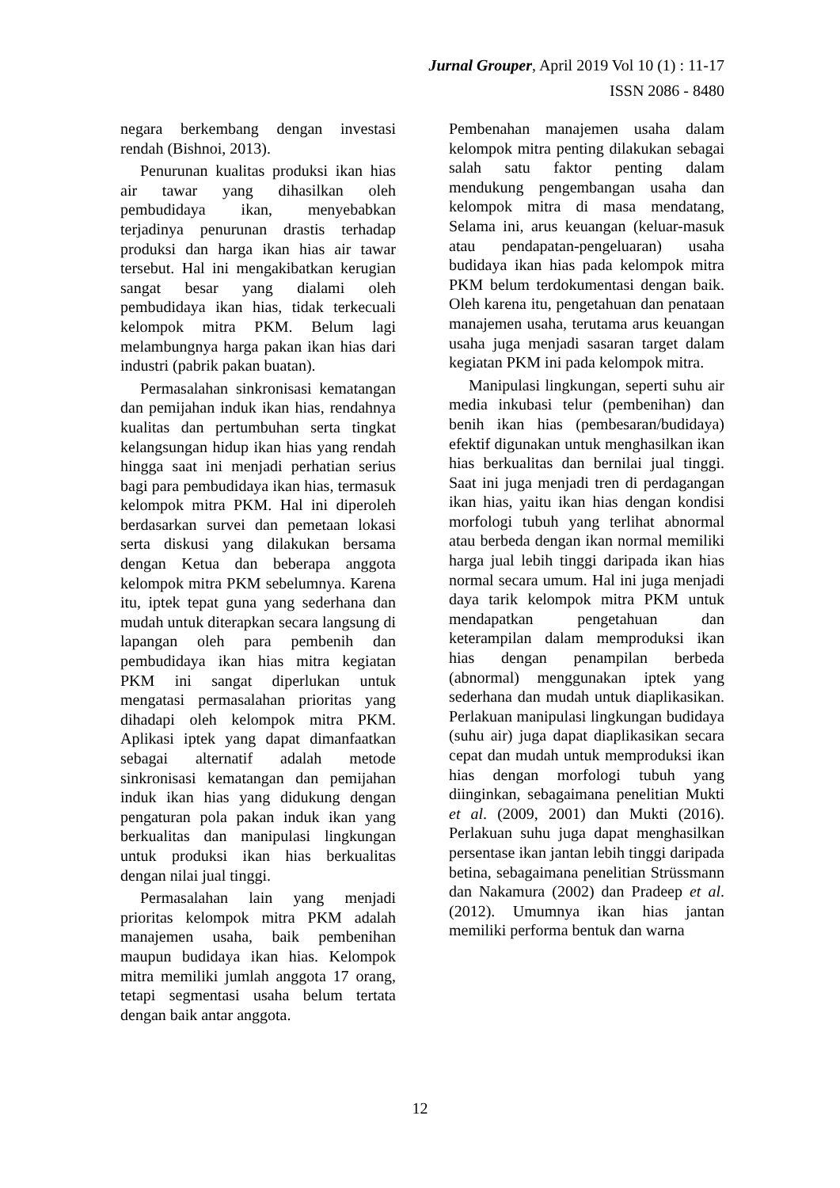Jurnal Grouper, April 2019 Vol 10 (1) : 11-17
ISSN 2086 - 8480
negara berkembang dengan investasi rendah (Bishnoi, 2013).
Penurunan kualitas produksi ikan hias air tawar yang dihasilkan oleh pembudidaya ikan, menyebabkan terjadinya penurunan drastis terhadap produksi dan harga ikan hias air tawar tersebut. Hal ini mengakibatkan kerugian sangat besar yang dialami oleh pembudidaya ikan hias, tidak terkecuali kelompok mitra PKM. Belum lagi melambungnya harga pakan ikan hias dari industri (pabrik pakan buatan).
Permasalahan sinkronisasi kematangan dan pemijahan induk ikan hias, rendahnya kualitas dan pertumbuhan serta tingkat kelangsungan hidup ikan hias yang rendah hingga saat ini menjadi perhatian serius bagi para pembudidaya ikan hias, termasuk kelompok mitra PKM. Hal ini diperoleh berdasarkan survei dan pemetaan lokasi serta diskusi yang dilakukan bersama dengan Ketua dan beberapa anggota kelompok mitra PKM sebelumnya. Karena itu, iptek tepat guna yang sederhana dan mudah untuk diterapkan secara langsung di lapangan oleh para pembenih dan pembudidaya ikan hias mitra kegiatan PKM ini sangat diperlukan untuk mengatasi permasalahan prioritas yang dihadapi oleh kelompok mitra PKM. Aplikasi iptek yang dapat dimanfaatkan sebagai alternatif adalah metode sinkronisasi kematangan dan pemijahan induk ikan hias yang didukung dengan pengaturan pola pakan induk ikan yang berkualitas dan manipulasi lingkungan untuk produksi ikan hias berkualitas dengan nilai jual tinggi.
Permasalahan lain yang menjadi prioritas kelompok mitra PKM adalah manajemen usaha, baik pembenihan maupun budidaya ikan hias. Kelompok mitra memiliki jumlah anggota 17 orang, tetapi segmentasi usaha belum tertata dengan baik antar anggota.
Pembenahan manajemen usaha dalam kelompok mitra penting dilakukan sebagai salah satu faktor penting dalam mendukung pengembangan usaha dan kelompok mitra di masa mendatang, Selama ini, arus keuangan (keluar-masuk atau pendapatan-pengeluaran) usaha budidaya ikan hias pada kelompok mitra PKM belum terdokumentasi dengan baik. Oleh karena itu, pengetahuan dan penataan manajemen usaha, terutama arus keuangan usaha juga menjadi sasaran target dalam kegiatan PKM ini pada kelompok mitra.
Manipulasi lingkungan, seperti suhu air media inkubasi telur (pembenihan) dan benih ikan hias (pembesaran/budidaya) efektif digunakan untuk menghasilkan ikan hias berkualitas dan bernilai jual tinggi. Saat ini juga menjadi tren di perdagangan ikan hias, yaitu ikan hias dengan kondisi morfologi tubuh yang terlihat abnormal atau berbeda dengan ikan normal memiliki harga jual lebih tinggi daripada ikan hias normal secara umum. Hal ini juga menjadi daya tarik kelompok mitra PKM untuk mendapatkan pengetahuan dan keterampilan dalam memproduksi ikan hias dengan penampilan berbeda (abnormal) menggunakan iptek yang sederhana dan mudah untuk diaplikasikan. Perlakuan manipulasi lingkungan budidaya (suhu air) juga dapat diaplikasikan secara cepat dan mudah untuk memproduksi ikan hias dengan morfologi tubuh yang diinginkan, sebagaimana penelitian Mukti et al. (2009, 2001) dan Mukti (2016). Perlakuan suhu juga dapat menghasilkan persentase ikan jantan lebih tinggi daripada betina, sebagaimana penelitian Strüssmann dan Nakamura (2002) dan Pradeep et al. (2012). Umumnya ikan hias jantan memiliki performa bentuk dan warna
12